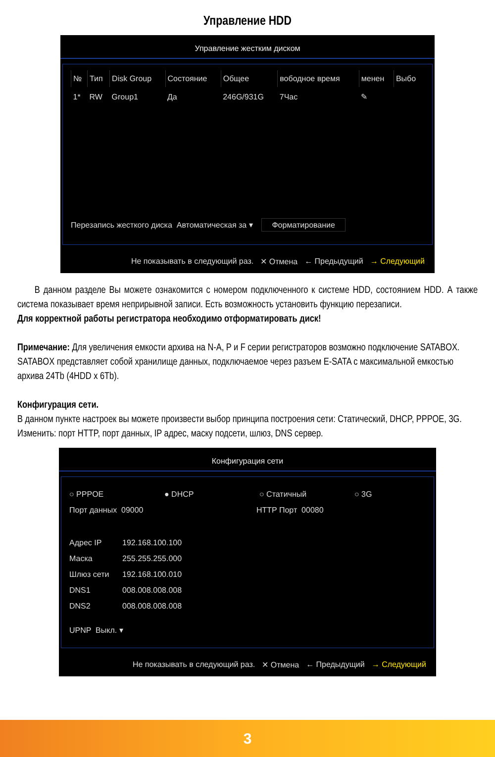Управление HDD
Управление жестким диском
| № | Тип | Disk Group | Состояние | Общее | вободное время | менен | Выбо |
| --- | --- | --- | --- | --- | --- | --- | --- |
| 1* | RW | Group1 | Да | 246G/931G | 7Час | ✎ | |
Перезапись жесткого диска Автоматическая за ▾ Форматирование
Не показывать в следующий раз. ✕ Отмена ← Предыдущий → Следующий
В данном разделе Вы можете ознакомится с номером подключенного к системе HDD, состоянием HDD. А также система показывает время неприрывной записи. Есть возможность установить функцию перезаписи.
Для корректной работы регистратора необходимо отформатировать диск!
Примечание: Для увеличения емкости архива на N-A, P и F серии регистраторов возможно подключение SATABOX. SATABOX представляет собой хранилище данных, подключаемое через разъем E-SATA с максимальной емкостью архива 24Tb (4HDD x 6Tb).
Конфигурация сети.
В данном пункте настроек вы можете произвести выбор принципа построения сети: Статический, DHCP, PPPOE, 3G. Изменить: порт HTTP, порт данных, IP адрес, маску подсети, шлюз, DNS сервер.
Конфигурация сети
○ PPPOE ● DHCP ○ Статичный ○ 3G
Порт данных 09000 HTTP Порт 00080
Адрес IP 192.168.100.100
Маска 255.255.255.000
Шлюз сети 192.168.100.010
DNS1 008.008.008.008
DNS2 008.008.008.008
UPNP Выкл. ▾
Не показывать в следующий раз. ✕ Отмена ← Предыдущий → Следующий
3